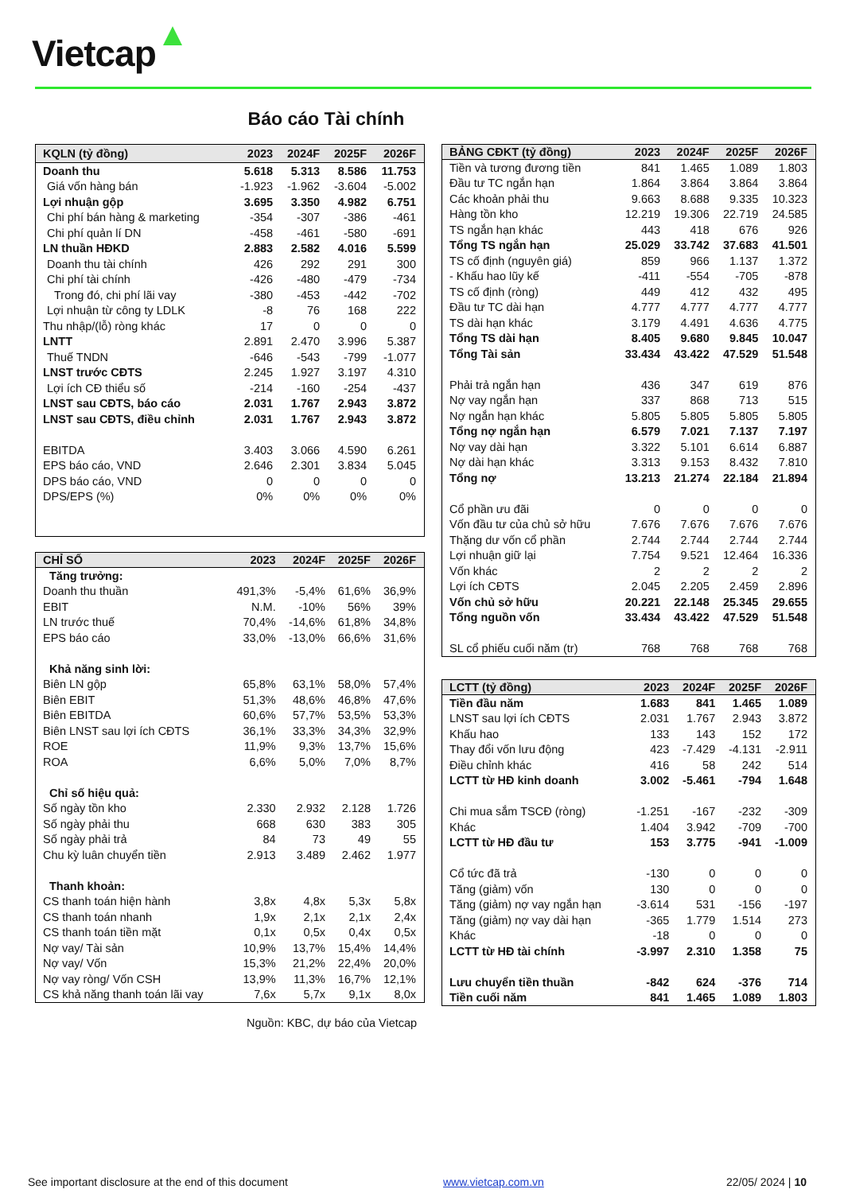Vietcap
Báo cáo Tài chính
| KQLN (tỷ đồng) | 2023 | 2024F | 2025F | 2026F |
| --- | --- | --- | --- | --- |
| Doanh thu | 5.618 | 5.313 | 8.586 | 11.753 |
| Giá vốn hàng bán | -1.923 | -1.962 | -3.604 | -5.002 |
| Lợi nhuận gộp | 3.695 | 3.350 | 4.982 | 6.751 |
| Chi phí bán hàng & marketing | -354 | -307 | -386 | -461 |
| Chi phí quản lí DN | -458 | -461 | -580 | -691 |
| LN thuần HĐKD | 2.883 | 2.582 | 4.016 | 5.599 |
| Doanh thu tài chính | 426 | 292 | 291 | 300 |
| Chi phí tài chính | -426 | -480 | -479 | -734 |
| Trong đó, chi phí lãi vay | -380 | -453 | -442 | -702 |
| Lợi nhuận từ công ty LDLK | -8 | 76 | 168 | 222 |
| Thu nhập/(lỗ) ròng khác | 17 | 0 | 0 | 0 |
| LNTT | 2.891 | 2.470 | 3.996 | 5.387 |
| Thuế TNDN | -646 | -543 | -799 | -1.077 |
| LNST trước CĐTS | 2.245 | 1.927 | 3.197 | 4.310 |
| Lợi ích CĐ thiểu số | -214 | -160 | -254 | -437 |
| LNST sau CĐTS, báo cáo | 2.031 | 1.767 | 2.943 | 3.872 |
| LNST sau CĐTS, điều chỉnh | 2.031 | 1.767 | 2.943 | 3.872 |
| EBITDA | 3.403 | 3.066 | 4.590 | 6.261 |
| EPS báo cáo, VND | 2.646 | 2.301 | 3.834 | 5.045 |
| DPS báo cáo, VND | 0 | 0 | 0 | 0 |
| DPS/EPS (%) | 0% | 0% | 0% | 0% |
| CHỈ SỐ | 2023 | 2024F | 2025F | 2026F |
| --- | --- | --- | --- | --- |
| Tăng trưởng: | | | | |
| Doanh thu thuần | 491,3% | -5,4% | 61,6% | 36,9% |
| EBIT | N.M. | -10% | 56% | 39% |
| LN trước thuế | 70,4% | -14,6% | 61,8% | 34,8% |
| EPS báo cáo | 33,0% | -13,0% | 66,6% | 31,6% |
| Khả năng sinh lời: | | | | |
| Biên LN gộp | 65,8% | 63,1% | 58,0% | 57,4% |
| Biên EBIT | 51,3% | 48,6% | 46,8% | 47,6% |
| Biên EBITDA | 60,6% | 57,7% | 53,5% | 53,3% |
| Biên LNST sau lợi ích CĐTS | 36,1% | 33,3% | 34,3% | 32,9% |
| ROE | 11,9% | 9,3% | 13,7% | 15,6% |
| ROA | 6,6% | 5,0% | 7,0% | 8,7% |
| Chỉ số hiệu quả: | | | | |
| Số ngày tồn kho | 2.330 | 2.932 | 2.128 | 1.726 |
| Số ngày phải thu | 668 | 630 | 383 | 305 |
| Số ngày phải trả | 84 | 73 | 49 | 55 |
| Chu kỳ luân chuyển tiền | 2.913 | 3.489 | 2.462 | 1.977 |
| Thanh khoản: | | | | |
| CS thanh toán hiện hành | 3,8x | 4,8x | 5,3x | 5,8x |
| CS thanh toán nhanh | 1,9x | 2,1x | 2,1x | 2,4x |
| CS thanh toán tiền mặt | 0,1x | 0,5x | 0,4x | 0,5x |
| Nợ vay/ Tài sản | 10,9% | 13,7% | 15,4% | 14,4% |
| Nợ vay/ Vốn | 15,3% | 21,2% | 22,4% | 20,0% |
| Nợ vay ròng/ Vốn CSH | 13,9% | 11,3% | 16,7% | 12,1% |
| CS khả năng thanh toán lãi vay | 7,6x | 5,7x | 9,1x | 8,0x |
| BẢNG CĐKT (tỷ đồng) | 2023 | 2024F | 2025F | 2026F |
| --- | --- | --- | --- | --- |
| Tiền và tương đương tiền | 841 | 1.465 | 1.089 | 1.803 |
| Đầu tư TC ngắn hạn | 1.864 | 3.864 | 3.864 | 3.864 |
| Các khoản phải thu | 9.663 | 8.688 | 9.335 | 10.323 |
| Hàng tồn kho | 12.219 | 19.306 | 22.719 | 24.585 |
| TS ngắn hạn khác | 443 | 418 | 676 | 926 |
| Tổng TS ngắn hạn | 25.029 | 33.742 | 37.683 | 41.501 |
| TS cố định (nguyên giá) | 859 | 966 | 1.137 | 1.372 |
| - Khấu hao lũy kế | -411 | -554 | -705 | -878 |
| TS cố định (ròng) | 449 | 412 | 432 | 495 |
| Đầu tư TC dài hạn | 4.777 | 4.777 | 4.777 | 4.777 |
| TS dài hạn khác | 3.179 | 4.491 | 4.636 | 4.775 |
| Tổng TS dài hạn | 8.405 | 9.680 | 9.845 | 10.047 |
| Tổng Tài sản | 33.434 | 43.422 | 47.529 | 51.548 |
| Phải trả ngắn hạn | 436 | 347 | 619 | 876 |
| Nợ vay ngắn hạn | 337 | 868 | 713 | 515 |
| Nợ ngắn hạn khác | 5.805 | 5.805 | 5.805 | 5.805 |
| Tổng nợ ngắn hạn | 6.579 | 7.021 | 7.137 | 7.197 |
| Nợ vay dài hạn | 3.322 | 5.101 | 6.614 | 6.887 |
| Nợ dài hạn khác | 3.313 | 9.153 | 8.432 | 7.810 |
| Tổng nợ | 13.213 | 21.274 | 22.184 | 21.894 |
| Cổ phần ưu đãi | 0 | 0 | 0 | 0 |
| Vốn đầu tư của chủ sở hữu | 7.676 | 7.676 | 7.676 | 7.676 |
| Thặng dư vốn cổ phần | 2.744 | 2.744 | 2.744 | 2.744 |
| Lợi nhuận giữ lại | 7.754 | 9.521 | 12.464 | 16.336 |
| Vốn khác | 2 | 2 | 2 | 2 |
| Lợi ích CĐTS | 2.045 | 2.205 | 2.459 | 2.896 |
| Vốn chủ sở hữu | 20.221 | 22.148 | 25.345 | 29.655 |
| Tổng nguồn vốn | 33.434 | 43.422 | 47.529 | 51.548 |
| SL cổ phiếu cuối năm (tr) | 768 | 768 | 768 | 768 |
| LCTT (tỷ đồng) | 2023 | 2024F | 2025F | 2026F |
| --- | --- | --- | --- | --- |
| Tiền đầu năm | 1.683 | 841 | 1.465 | 1.089 |
| LNST sau lợi ích CĐTS | 2.031 | 1.767 | 2.943 | 3.872 |
| Khấu hao | 133 | 143 | 152 | 172 |
| Thay đổi vốn lưu động | 423 | -7.429 | -4.131 | -2.911 |
| Điều chỉnh khác | 416 | 58 | 242 | 514 |
| LCTT từ HĐ kinh doanh | 3.002 | -5.461 | -794 | 1.648 |
| Chi mua sắm TSCĐ (ròng) | -1.251 | -167 | -232 | -309 |
| Khác | 1.404 | 3.942 | -709 | -700 |
| LCTT từ HĐ đầu tư | 153 | 3.775 | -941 | -1.009 |
| Cổ tức đã trả | -130 | 0 | 0 | 0 |
| Tăng (giảm) vốn | 130 | 0 | 0 | 0 |
| Tăng (giảm) nợ vay ngắn hạn | -3.614 | 531 | -156 | -197 |
| Tăng (giảm) nợ vay dài hạn | -365 | 1.779 | 1.514 | 273 |
| Khác | -18 | 0 | 0 | 0 |
| LCTT từ HĐ tài chính | -3.997 | 2.310 | 1.358 | 75 |
| Lưu chuyển tiền thuần | -842 | 624 | -376 | 714 |
| Tiền cuối năm | 841 | 1.465 | 1.089 | 1.803 |
Nguồn: KBC, dự báo của Vietcap
See important disclosure at the end of this document
www.vietcap.com.vn 22/05/ 2024 | 10